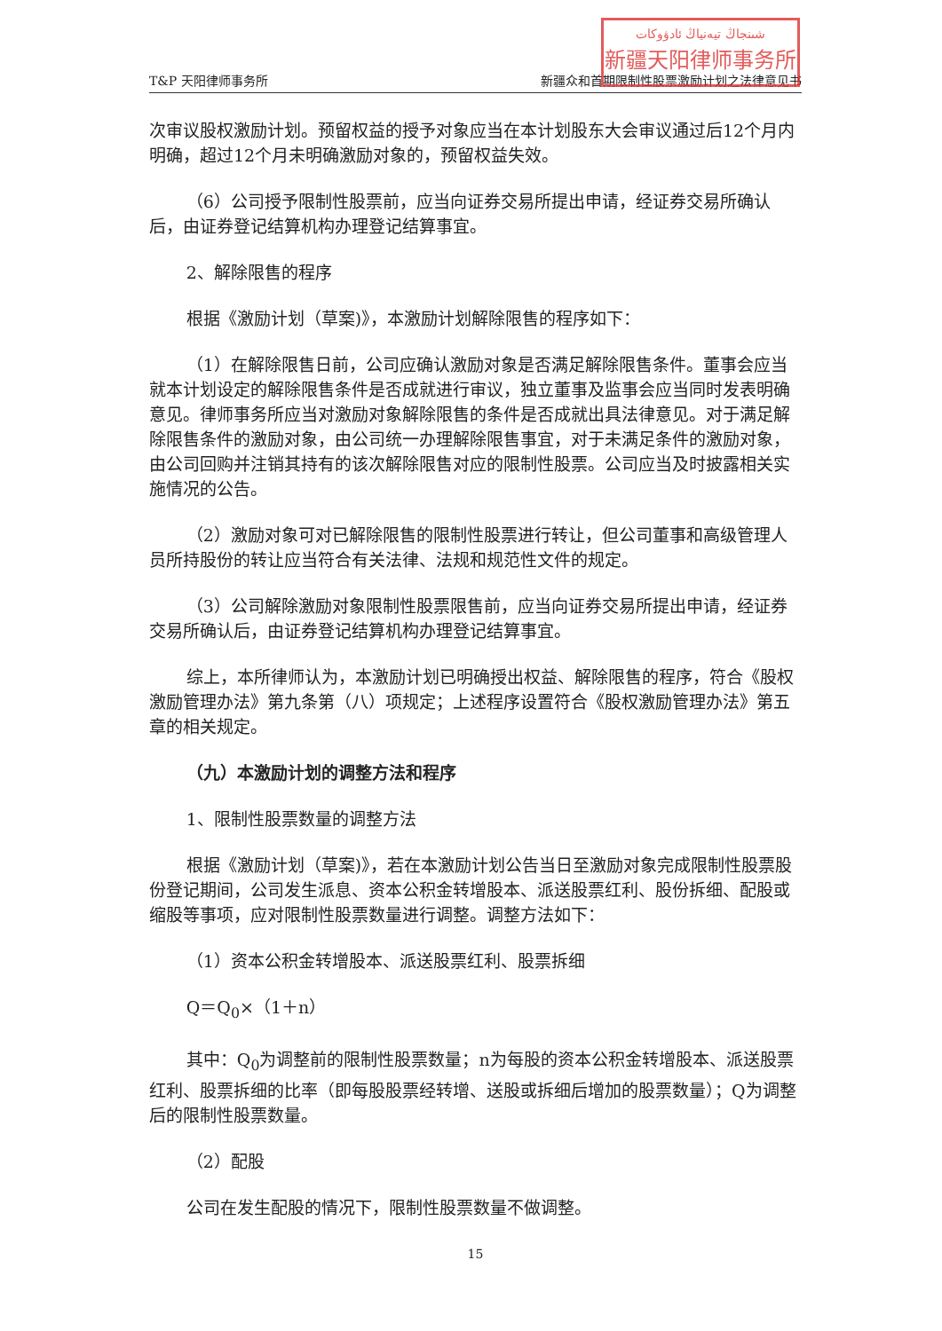شىنجاڭ تيەنياڭ ئادۋوكات
新疆天阳律师事务所
T&P 天阳律师事务所 新疆众和首期限制性股票激励计划之法律意见书
次审议股权激励计划。预留权益的授予对象应当在本计划股东大会审议通过后12个月内明确，超过12个月未明确激励对象的，预留权益失效。
（6）公司授予限制性股票前，应当向证券交易所提出申请，经证券交易所确认后，由证券登记结算机构办理登记结算事宜。
2、解除限售的程序
根据《激励计划（草案)》，本激励计划解除限售的程序如下：
（1）在解除限售日前，公司应确认激励对象是否满足解除限售条件。董事会应当就本计划设定的解除限售条件是否成就进行审议，独立董事及监事会应当同时发表明确意见。律师事务所应当对激励对象解除限售的条件是否成就出具法律意见。对于满足解除限售条件的激励对象，由公司统一办理解除限售事宜，对于未满足条件的激励对象，由公司回购并注销其持有的该次解除限售对应的限制性股票。公司应当及时披露相关实施情况的公告。
（2）激励对象可对已解除限售的限制性股票进行转让，但公司董事和高级管理人员所持股份的转让应当符合有关法律、法规和规范性文件的规定。
（3）公司解除激励对象限制性股票限售前，应当向证券交易所提出申请，经证券交易所确认后，由证券登记结算机构办理登记结算事宜。
综上，本所律师认为，本激励计划已明确授出权益、解除限售的程序，符合《股权激励管理办法》第九条第（八）项规定；上述程序设置符合《股权激励管理办法》第五章的相关规定。
（九）本激励计划的调整方法和程序
1、限制性股票数量的调整方法
根据《激励计划（草案)》，若在本激励计划公告当日至激励对象完成限制性股票股份登记期间，公司发生派息、资本公积金转增股本、派送股票红利、股份拆细、配股或缩股等事项，应对限制性股票数量进行调整。调整方法如下：
（1）资本公积金转增股本、派送股票红利、股票拆细
Q＝Q<sub>0</sub>×（1＋n）
其中：Q<sub>0</sub>为调整前的限制性股票数量；n为每股的资本公积金转增股本、派送股票红利、股票拆细的比率（即每股股票经转增、送股或拆细后增加的股票数量）；Q为调整后的限制性股票数量。
（2）配股
公司在发生配股的情况下，限制性股票数量不做调整。
15